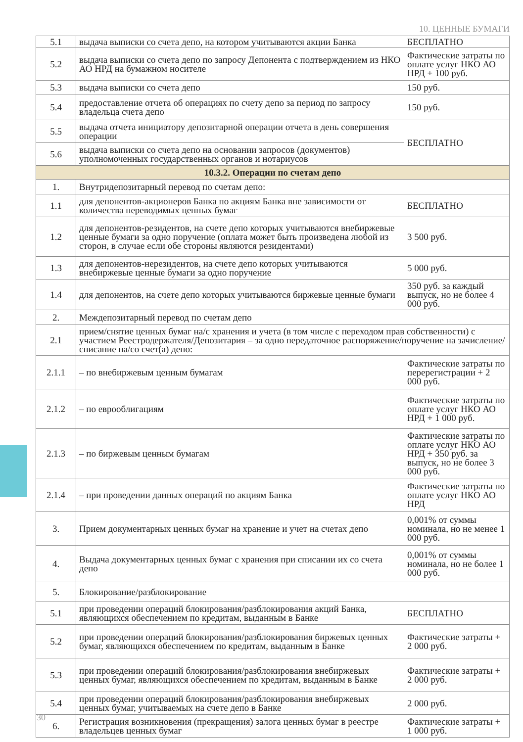10. ЦЕННЫЕ БУМАГИ
| 5.1 | выдача выписки со счета депо, на котором учитываются акции Банка | БЕСПЛАТНО |
| 5.2 | выдача выписки со счета депо по запросу Депонента с подтверждением из НКО АО НРД на бумажном носителе | Фактические затраты по оплате услуг НКО АО НРД + 100 руб. |
| 5.3 | выдача выписки со счета депо | 150 руб. |
| 5.4 | предоставление отчета об операциях по счету депо за период по запросу владельца счета депо | 150 руб. |
| 5.5 | выдача отчета инициатору депозитарной операции отчета в день совершения операции | БЕСПЛАТНО |
| 5.6 | выдача выписки со счета депо на основании запросов (документов) уполномоченных государственных органов и нотариусов | |
| 10.3.2. Операции по счетам депо | | |
| 1. | Внутридепозитарный перевод по счетам депо: | |
| 1.1 | для депонентов-акционеров Банка по акциям Банка вне зависимости от количества переводимых ценных бумаг | БЕСПЛАТНО |
| 1.2 | для депонентов-резидентов, на счете депо которых учитываются внебиржевые ценные бумаги за одно поручение (оплата может быть произведена любой из сторон, в случае если обе стороны являются резидентами) | 3 500 руб. |
| 1.3 | для депонентов-нерезидентов, на счете депо которых учитываются внебиржевые ценные бумаги за одно поручение | 5 000 руб. |
| 1.4 | для депонентов, на счете депо которых учитываются биржевые ценные бумаги | 350 руб. за каждый выпуск, но не более 4 000 руб. |
| 2. | Междепозитарный перевод по счетам депо | |
| 2.1 | прием/снятие ценных бумаг на/с хранения и учета (в том числе с переходом прав собственности) с участием Реестродержателя/Депозитария – за одно передаточное распоряжение/поручение на зачисление/списание на/со счет(а) депо: | |
| 2.1.1 | – по внебиржевым ценным бумагам | Фактические затраты по перерегистрации + 2 000 руб. |
| 2.1.2 | – по еврооблигациям | Фактические затраты по оплате услуг НКО АО НРД + 1 000 руб. |
| 2.1.3 | – по биржевым ценным бумагам | Фактические затраты по оплате услуг НКО АО НРД + 350 руб. за выпуск, но не более 3 000 руб. |
| 2.1.4 | – при проведении данных операций по акциям Банка | Фактические затраты по оплате услуг НКО АО НРД |
| 3. | Прием документарных ценных бумаг на хранение и учет на счетах депо | 0,001% от суммы номинала, но не менее 1 000 руб. |
| 4. | Выдача документарных ценных бумаг с хранения при списании их со счета депо | 0,001% от суммы номинала, но не более 1 000 руб. |
| 5. | Блокирование/разблокирование | |
| 5.1 | при проведении операций блокирования/разблокирования акций Банка, являющихся обеспечением по кредитам, выданным в Банке | БЕСПЛАТНО |
| 5.2 | при проведении операций блокирования/разблокирования биржевых ценных бумаг, являющихся обеспечением по кредитам, выданным в Банке | Фактические затраты + 2 000 руб. |
| 5.3 | при проведении операций блокирования/разблокирования внебиржевых ценных бумаг, являющихся обеспечением по кредитам, выданным в Банке | Фактические затраты + 2 000 руб. |
| 5.4 | при проведении операций блокирования/разблокирования внебиржевых ценных бумаг, учитываемых на счете депо в Банке | 2 000 руб. |
| 6. | Регистрация возникновения (прекращения) залога ценных бумаг в реестре владельцев ценных бумаг | Фактические затраты + 1 000 руб. |
30